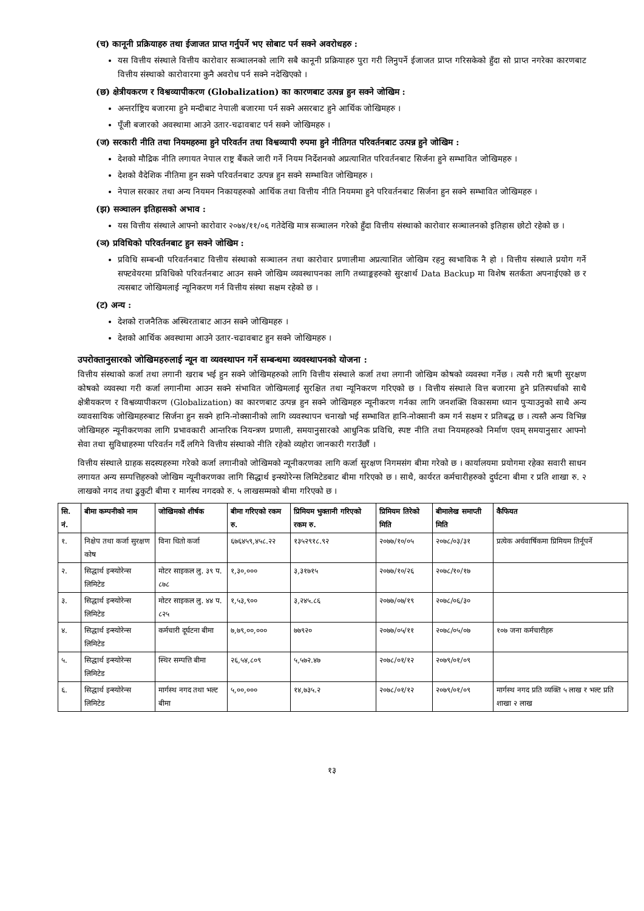(च) कानूनी प्रक्रियाहरु तथा ईजाजत प्राप्त गर्नुपर्ने भए सोबाट पर्न सक्ने अवरोधहरु :
यस वित्तीय संस्थाले वित्तीय कारोवार सञ्चालनको लागि सबै कानूनी प्रक्रियाहरु पुरा गरी लिनुपर्ने ईजाजत प्राप्त गरिसकेको हुँदा सो प्राप्त नगरेका कारणबाट वित्तीय संस्थाको कारोवारमा कुनै अवरोध पर्न सक्ने नदेखिएको ।
(छ) क्षेत्रीयकरण र विश्वव्यापीकरण (Globalization) का कारणबाट उत्पन्न हुन सक्ने जोखिम :
अन्तर्राष्ट्रिय बजारमा हुने मन्दीबाट नेपाली बजारमा पर्न सक्ने असरबाट हुने आर्थिक जोखिमहरु ।
पूँजी बजारको अवस्थामा आउने उतार-चढावबाट पर्न सक्ने जोखिमहरु ।
(ज) सरकारी नीति तथा नियमहरुमा हुने परिवर्तन तथा विश्वव्यापी रुपमा हुने नीतिगत परिवर्तनबाट उत्पन्न हुने जोखिम :
देशको मौद्रिक नीति लगायत नेपाल राष्ट्र बैंकले जारी गर्ने नियम निर्देशनको अप्रत्याशित परिवर्तनबाट सिर्जना हुने सम्भावित जोखिमहरु ।
देशको वैदेशिक नीतिमा हुन सक्ने परिवर्तनबाट उत्पन्न हुन सक्ने सम्भावित जोखिमहरु ।
नेपाल सरकार तथा अन्य नियमन निकायहरुको आर्थिक तथा वित्तीय नीति नियममा हुने परिवर्तनबाट सिर्जना हुन सक्ने सम्भावित जोखिमहरु ।
(झ) सञ्चालन इतिहासको अभाव :
यस वित्तीय संस्थाले आफ्नो कारोवार २०७४/११/०६ गतेदेखि मात्र सञ्चालन गरेको हुँदा वित्तीय संस्थाको कारोवार सञ्चालनको इतिहास छोटो रहेको छ ।
(ञ) प्रविधिको परिवर्तनबाट हुन सक्ने जोखिम :
प्रविधि सम्बन्धी परिवर्तनबाट वित्तीय संस्थाको सञ्चालन तथा कारोवार प्रणालीमा अप्रत्याशित जोखिम रहनु स्वभाविक नै हो । वित्तीय संस्थाले प्रयोग गर्ने सफ्टवेयरमा प्रविधिको परिवर्तनबाट आउन सक्ने जोखिम व्यवस्थापनका लागि तथ्याङ्कहरुको सुरक्षार्थ Data Backup मा विशेष सतर्कता अपनाईएको छ र त्यसबाट जोखिमलाई न्यूनिकरण गर्न वित्तीय संस्था सक्षम रहेको छ ।
(ट) अन्य :
देशको राजनैतिक अस्थिरताबाट आउन सक्ने जोखिमहरु ।
देशको आर्थिक अवस्थामा आउने उतार-चढावबाट हुन सक्ने जोखिमहरु ।
उपरोक्तानुसारको जोखिमहरुलाई न्यून वा व्यवस्थापन गर्ने सम्बन्धमा व्यवस्थापनको योजना :
वित्तीय संस्थाको कर्जा तथा लगानी खराब भई हुन सक्ने जोखिमहरुको लागि वित्तीय संस्थाले कर्जा तथा लगानी जोखिम कोषको व्यवस्था गर्नेछ । त्यसै गरी ऋणी सुरक्षण कोषको व्यवस्था गरी कर्जा लगानीमा आउन सक्ने संभावित जोखिमलाई सुरक्षित तथा न्यूनिकरण गरिएको छ । वित्तीय संस्थाले वित्त बजारमा हुने प्रतिस्पर्धाको साथै क्षेत्रीयकरण र विश्वव्यापीकरण (Globalization) का कारणबाट उत्पन्न हुन सक्ने जोखिमहरु न्यूनीकरण गर्नका लागि जनशक्ति विकासमा ध्यान पुर्‍याउनुको साथै अन्य व्यावसायिक जोखिमहरुबाट सिर्जना हुन सक्ने हानि-नोक्सानीको लागि व्यवस्थापन चनाखो भई सम्भावित हानि-नोक्सानी कम गर्न सक्षम र प्रतिबद्ध छ । त्यस्तै अन्य विभिन्न जोखिमहरु न्यूनीकरणका लागि प्रभावकारी आन्तरिक नियन्त्रण प्रणाली, समयानुसारको आधुनिक प्रविधि, स्पष्ट नीति तथा नियमहरुको निर्माण एवम् समयानुसार आफ्नो सेवा तथा सुविधाहरुमा परिवर्तन गर्दै लगिने वित्तीय संस्थाको नीति रहेको व्यहोरा जानकारी गराउँछौं ।
वित्तीय संस्थाले ग्राहक सदस्यहरुमा गरेको कर्जा लगानीको जोखिमको न्यूनीकरणका लागि कर्जा सुरक्षण निगमसंग बीमा गरेको छ । कार्यालयमा प्रयोगमा रहेका सवारी साधन लगायत अन्य सम्पत्तिहरुको जोखिम न्यूनीकरणका लागि सिद्धार्थ इन्स्योरेन्स लिमिटेडबाट बीमा गरिएको छ । साथै, कार्यरत कर्मचारीहरुको दुर्घटना बीमा र प्रति शाखा रु. २ लाखको नगद तथा ढुकुटी बीमा र मार्गस्थ नगदको रु. ५ लाखसम्मको बीमा गरिएको छ ।
| सि. नं. | बीमा कम्पनीको नाम | जोखिमको शीर्षक | बीमा गरिएको रकम रु. | प्रिमियम भुक्तानी गरिएको रकम रु. | प्रिमियम तिरेको मिति | बीमालेख समाप्ती मिति | कैफियत |
| --- | --- | --- | --- | --- | --- | --- | --- |
| १. | निक्षेप तथा कर्जा सुरक्षण कोष | विना धितो कर्जा | ६७६४५९,४५८.२२ | १३५२९१८.९२ | २०७७/१०/०५ | २०७८/०३/३१ | प्रत्येक अर्धवार्षिकमा प्रिमियम तिर्नूपर्ने |
| २. | सिद्धार्थ इन्स्योरेन्स लिमिटेड | मोटर साइकल लु. ३९ प. ८७८ | १,३०,००० | ३,३१७१५ | २०७७/१०/२६ | २०७८/१०/१७ | |
| ३. | सिद्धार्थ इन्स्योरेन्स लिमिटेड | मोटर साइकल लु. ४४ प. ८२५ | १,५३,९०० | ३,२४५.८६ | २०७७/०७/१९ | २०७८/०६/३० | |
| ४. | सिद्धार्थ इन्स्योरेन्स लिमिटेड | कर्मचारी दूर्घटना बीमा | ७,७९,००,००० | ७७९२० | २०७७/०५/११ | २०७८/०५/०७ | १०७ जना कर्मचारीहरु |
| ५. | सिद्धार्थ इन्स्योरेन्स लिमिटेड | स्थिर सम्पत्ति बीमा | २६,५४,८०९ | ५,५७२.४७ | २०७८/०१/१२ | २०७९/०१/०९ | |
| ६. | सिद्धार्थ इन्स्योरेन्स लिमिटेड | मार्गस्थ नगद तथा भल्ट बीमा | ५,००,००० | १४,७३५.२ | २०७८/०१/१२ | २०७९/०१/०९ | मार्गस्थ नगद प्रति व्यक्ति ५ लाख र भल्ट प्रति शाखा २ लाख |
१३